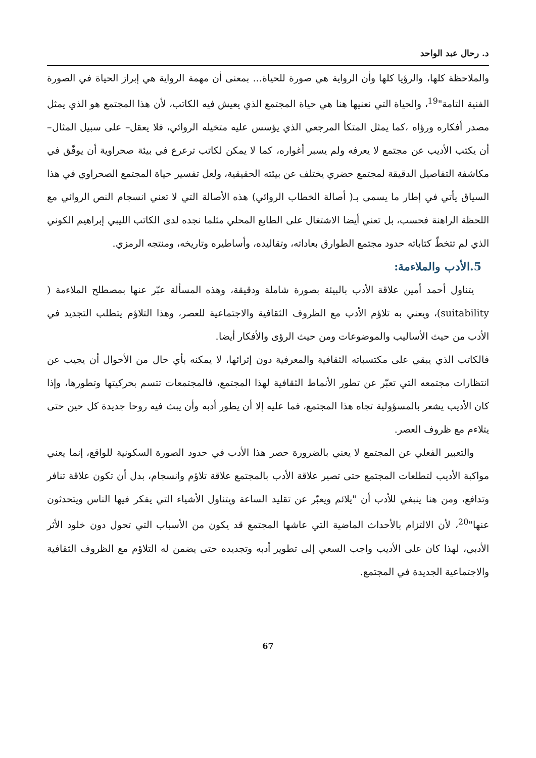د. رحال عبد الواحد
والملاحظة كلها، والرؤيا كلها وأن الرواية هي صورة للحياة... بمعنى أن مهمة الرواية هي إبراز الحياة في الصورة الفنية التامة"<sup>19</sup>، والحياة التي نعنيها هنا هي حياة المجتمع الذي يعيش فيه الكاتب، لأن هذا المجتمع هو الذي يمثل مصدر أفكاره ورؤاه ،كما يمثل المتكأ المرجعي الذي يؤسس عليه متخيله الروائي، فلا يعقل– على سبيل المثال– أن يكتب الأديب عن مجتمع لا يعرفه ولم يسبر أغواره، كما لا يمكن لكاتب ترعرع في بيئة صحراوية أن يوفّق في مكاشفة التفاصيل الدقيقة لمجتمع حضري يختلف عن بيئته الحقيقية، ولعل تفسير حياة المجتمع الصحراوي في هذا السياق يأتي في إطار ما يسمى بـ( أصالة الخطاب الروائي) هذه الأصالة التي لا تعني انسجام النص الروائي مع اللحظة الراهنة فحسب، بل تعني أيضا الاشتغال على الطابع المحلي مثلما نجده لدى الكاتب الليبي إبراهيم الكوني الذي لم تتخطّ كتاباته حدود مجتمع الطوارق بعاداته، وتقاليده، وأساطيره وتاريخه، ومنتجه الرمزي.
5.الأدب والملاءمة:
يتناول أحمد أمين علاقة الأدب بالبيئة بصورة شاملة ودقيقة، وهذه المسألة عبّر عنها بمصطلح الملاءمة ( suitability)، ويعني به تلاؤم الأدب مع الظروف الثقافية والاجتماعية للعصر، وهذا التلاؤم يتطلب التجديد في الأدب من حيث الأساليب والموضوعات ومن حيث الرؤى والأفكار أيضا.
فالكاتب الذي يبقي على مكتسباته الثقافية والمعرفية دون إثرائها، لا يمكنه بأي حال من الأحوال أن يجيب عن انتظارات مجتمعه التي تعبّر عن تطور الأنماط الثقافية لهذا المجتمع، فالمجتمعات تتسم بحركيتها وتطورها، وإذا كان الأديب يشعر بالمسؤولية تجاه هذا المجتمع، فما عليه إلا أن يطور أدبه وأن يبث فيه روحا جديدة كل حين حتى يتلاءم مع ظروف العصر.
والتعبير الفعلي عن المجتمع لا يعني بالضرورة حصر هذا الأدب في حدود الصورة السكونية للواقع، إنما يعني مواكبة الأديب لتطلعات المجتمع حتى تصير علاقة الأدب بالمجتمع علاقة تلاؤم وانسجام، بدل أن تكون علاقة تنافر وتدافع، ومن هنا ينبغي للأدب أن "يلائم ويعبّر عن تقليد الساعة ويتناول الأشياء التي يفكر فيها الناس ويتحدثون عنها"<sup>20</sup>، لأن الالتزام بالأحداث الماضية التي عاشها المجتمع قد يكون من الأسباب التي تحول دون خلود الأثر الأدبي، لهذا كان على الأديب واجب السعي إلى تطوير أدبه وتجديده حتى يضمن له التلاؤم مع الظروف الثقافية والاجتماعية الجديدة في المجتمع.
67